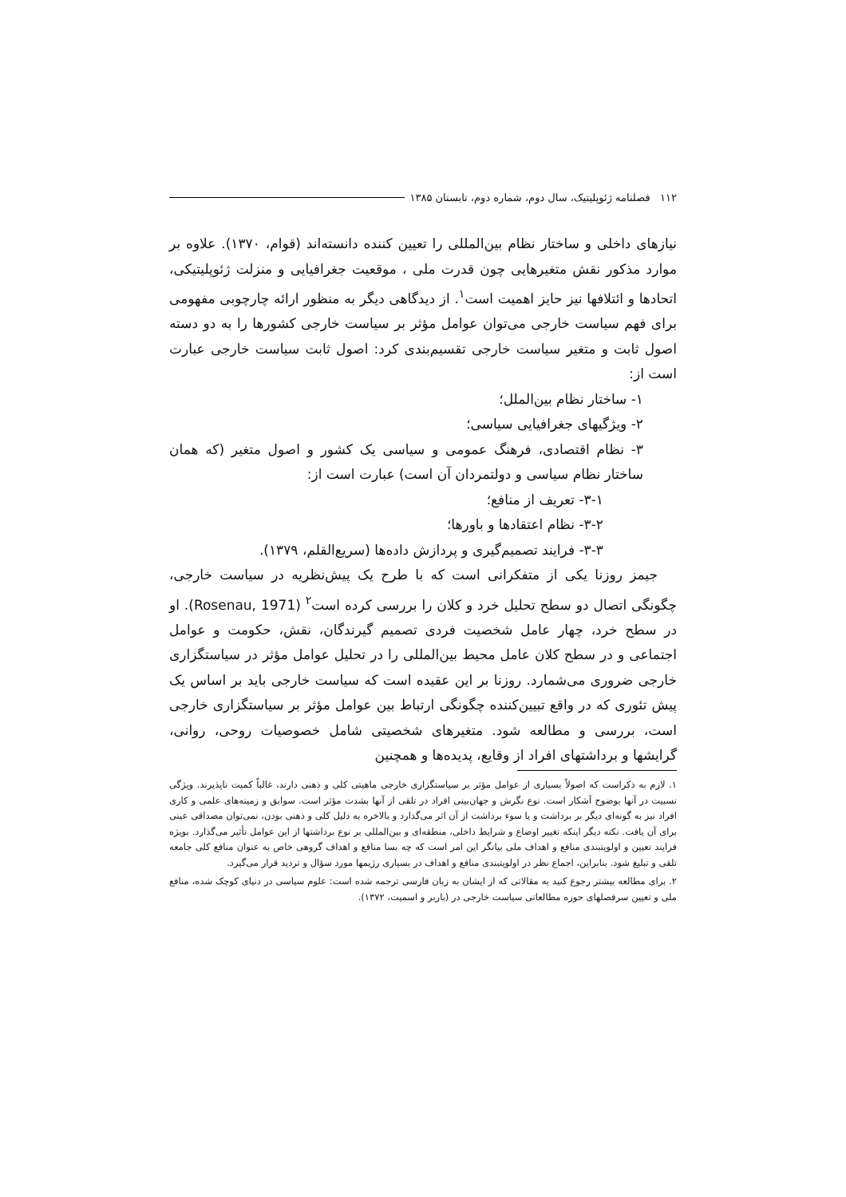۱۱۲ فصلنامه ژئوپلیتیک، سال دوم، شماره دوم، تابستان ۱۳۸۵
نیازهای داخلی و ساختار نظام بین‌المللی را تعیین کننده دانسته‌اند (قوام، ۱۳۷۰). علاوه بر موارد مذکور نقش متغیرهایی چون قدرت ملی ، موقعیت جغرافیایی و منزلت ژئوپلیتیکی، اتحادها و ائتلافها نیز حایز اهمیت است<sup>۱</sup>. از دیدگاهی دیگر به منظور ارائه چارچوبی مفهومی برای فهم سیاست خارجی می‌توان عوامل مؤثر بر سیاست خارجی کشورها را به دو دسته اصول ثابت و متغیر سیاست خارجی تقسیم‌بندی کرد: اصول ثابت سیاست خارجی عبارت است از:
۱- ساختار نظام بین‌الملل؛
۲- ویژگیهای جغرافیایی سیاسی؛
۳- نظام اقتصادی، فرهنگ عمومی و سیاسی یک کشور و اصول متغیر (که همان ساختار نظام سیاسی و دولتمردان آن است) عبارت است از:
۳-۱- تعریف از منافع؛
۳-۲- نظام اعتقادها و باورها؛
۳-۳- فرایند تصمیم‌گیری و پردازش داده‌ها (سریع‌القلم، ۱۳۷۹).
جیمز روزنا یکی از متفکرانی است که با طرح یک پیش‌نظریه در سیاست خارجی، چگونگی اتصال دو سطح تحلیل خرد و کلان را بررسی کرده است<sup>۲</sup> (Rosenau, 1971). او در سطح خرد، چهار عامل شخصیت فردی تصمیم گیرندگان، نقش، حکومت و عوامل اجتماعی و در سطح کلان عامل محیط بین‌المللی را در تحلیل عوامل مؤثر در سیاستگزاری خارجی ضروری می‌شمارد. روزنا بر این عقیده است که سیاست خارجی باید بر اساس یک پیش تئوری که در واقع تبیین‌کننده چگونگی ارتباط بین عوامل مؤثر بر سیاستگزاری خارجی است، بررسی و مطالعه شود. متغیرهای شخصیتی شامل خصوصیات روحی، روانی، گرایشها و برداشتهای افراد از وقایع، پدیده‌ها و همچنین
۱. لازم به ذکراست که اصولاً بسیاری از عوامل مؤثر بر سیاستگزاری خارجی ماهیتی کلی و ذهنی دارند، غالباً کمیت ناپذیرند. ویژگی نسبیت در آنها بوضوح آشکار است. نوع نگرش و جهان‌بینی افراد در تلقی از آنها بشدت مؤثر است. سوابق و زمینه‌های علمی و کاری افراد نیز به گونه‌ای دیگر بر برداشت و یا سوء برداشت از آن اثر می‌گذارد و بالاخره به دلیل کلی و ذهنی بودن، نمی‌توان مصداقی عینی برای آن یافت. نکته دیگر اینکه تغییر اوضاع و شرایط داخلی، منطقه‌ای و بین‌المللی بر نوع برداشتها از این عوامل تأثیر می‌گذارد. بویژه فرایند تعیین و اولویتبندی منافع و اهداف ملی بیانگر این امر است که چه بسا منافع و اهداف گروهی خاص به عنوان منافع کلی جامعه تلقی و تبلیغ شود. بنابراین، اجماع نظر در اولویتبندی منافع و اهداف در بسیاری رژیمها مورد سؤال و تردید قرار می‌گیرد.
۲. برای مطالعه بیشتر رجوع کنید به مقالاتی که از ایشان به زبان فارسی ترجمه شده است: علوم سیاسی در دنیای کوچک شده، منافع ملی و تعیین سرفصلهای حوزه مطالعاتی سیاست خارجی در (باربر و اسمیت، ۱۳۷۲).